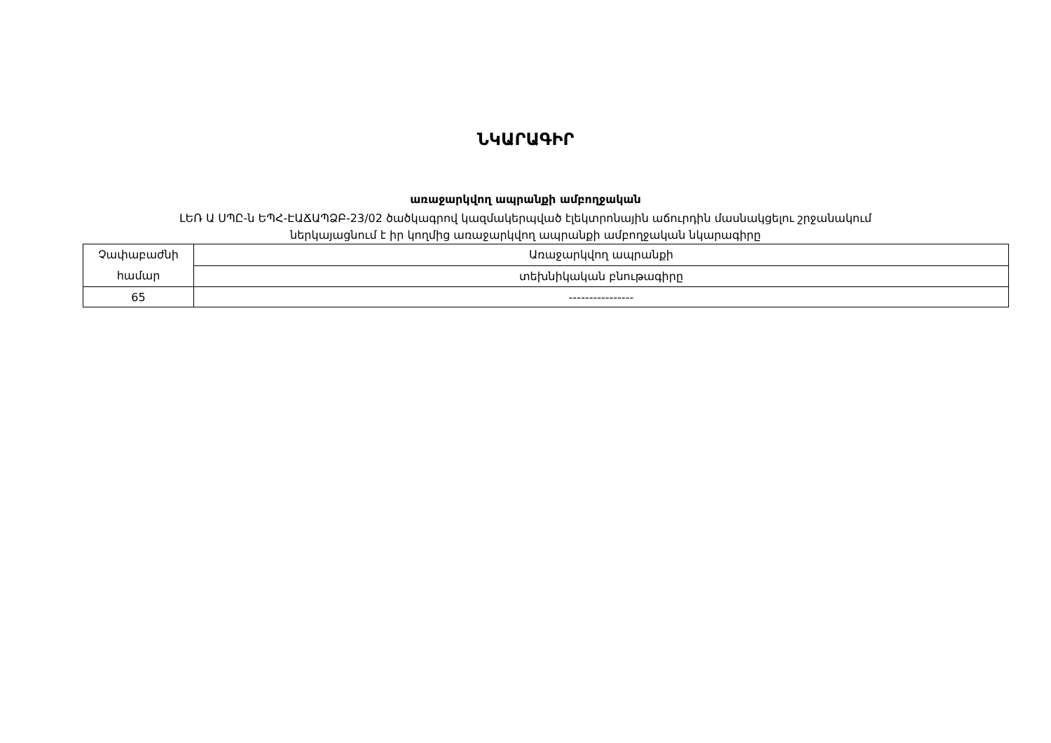ՆԿԱՐԱԳԻՐ
առաջարկվող ապրանքի ամբողջական
ԼԵՌ Ա ՍՊԸ-ն ԵՊՀ-ԷԱՃԱՊՁԲ-23/02 ծածկագրով կազմակերպված էլեկտրոնային աճուրդին մասնակցելու շրջանակում
ներկայացնում է իր կողմից առաջարկվող ապրանքի ամբողջական նկարագիրը
| Չափաբաժնի համար | Առաջարկվող ապրանքի |
| | տեխնիկական բնութագիրը |
| 65 | ---------------- |